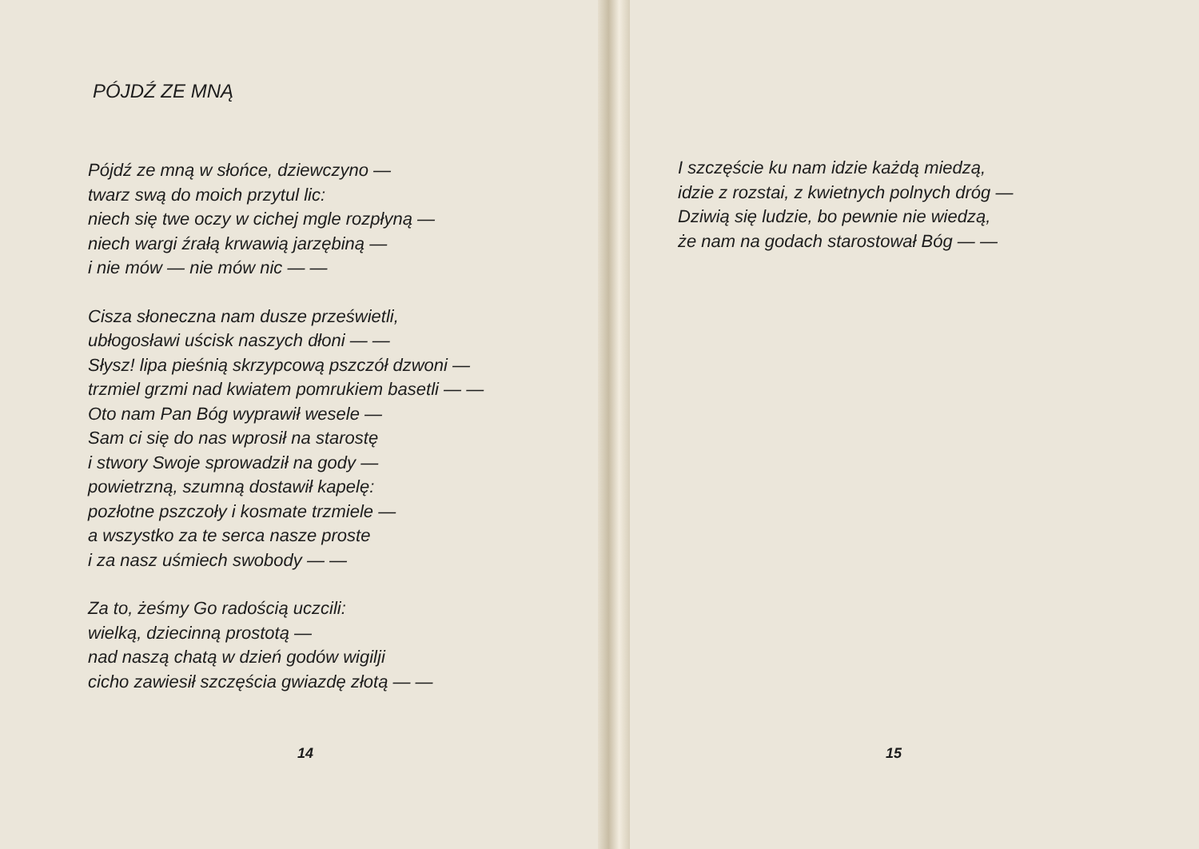PÓJDŹ ZE MNĄ
Pójdź ze mną w słońce, dziewczyno —
twarz swą do moich przytul lic:
niech się twe oczy w cichej mgle rozpłyną —
niech wargi źrałą krwawią jarzębiną —
i nie mów — nie mów nic — —
Cisza słoneczna nam dusze prześwietli,
ubłogosławi uścisk naszych dłoni — —
Słysz! lipa pieśnią skrzypcową pszczół dzwoni —
trzmiel grzmi nad kwiatem pomrukiem basetli — —
Oto nam Pan Bóg wyprawił wesele —
Sam ci się do nas wprosił na starostę
i stwory Swoje sprowadził na gody —
powietrzną, szumną dostawił kapelę:
pozłotne pszczoły i kosmate trzmiele —
a wszystko za te serca nasze proste
i za nasz uśmiech swobody — —
Za to, żeśmy Go radością uczcili:
wielką, dziecinną prostotą —
nad naszą chatą w dzień godów wigilji
cicho zawiesił szczęścia gwiazdę złotą — —
14
I szczęście ku nam idzie każdą miedzą,
idzie z rozstai, z kwietnych polnych dróg —
Dziwią się ludzie, bo pewnie nie wiedzą,
że nam na godach starostował Bóg — —
15